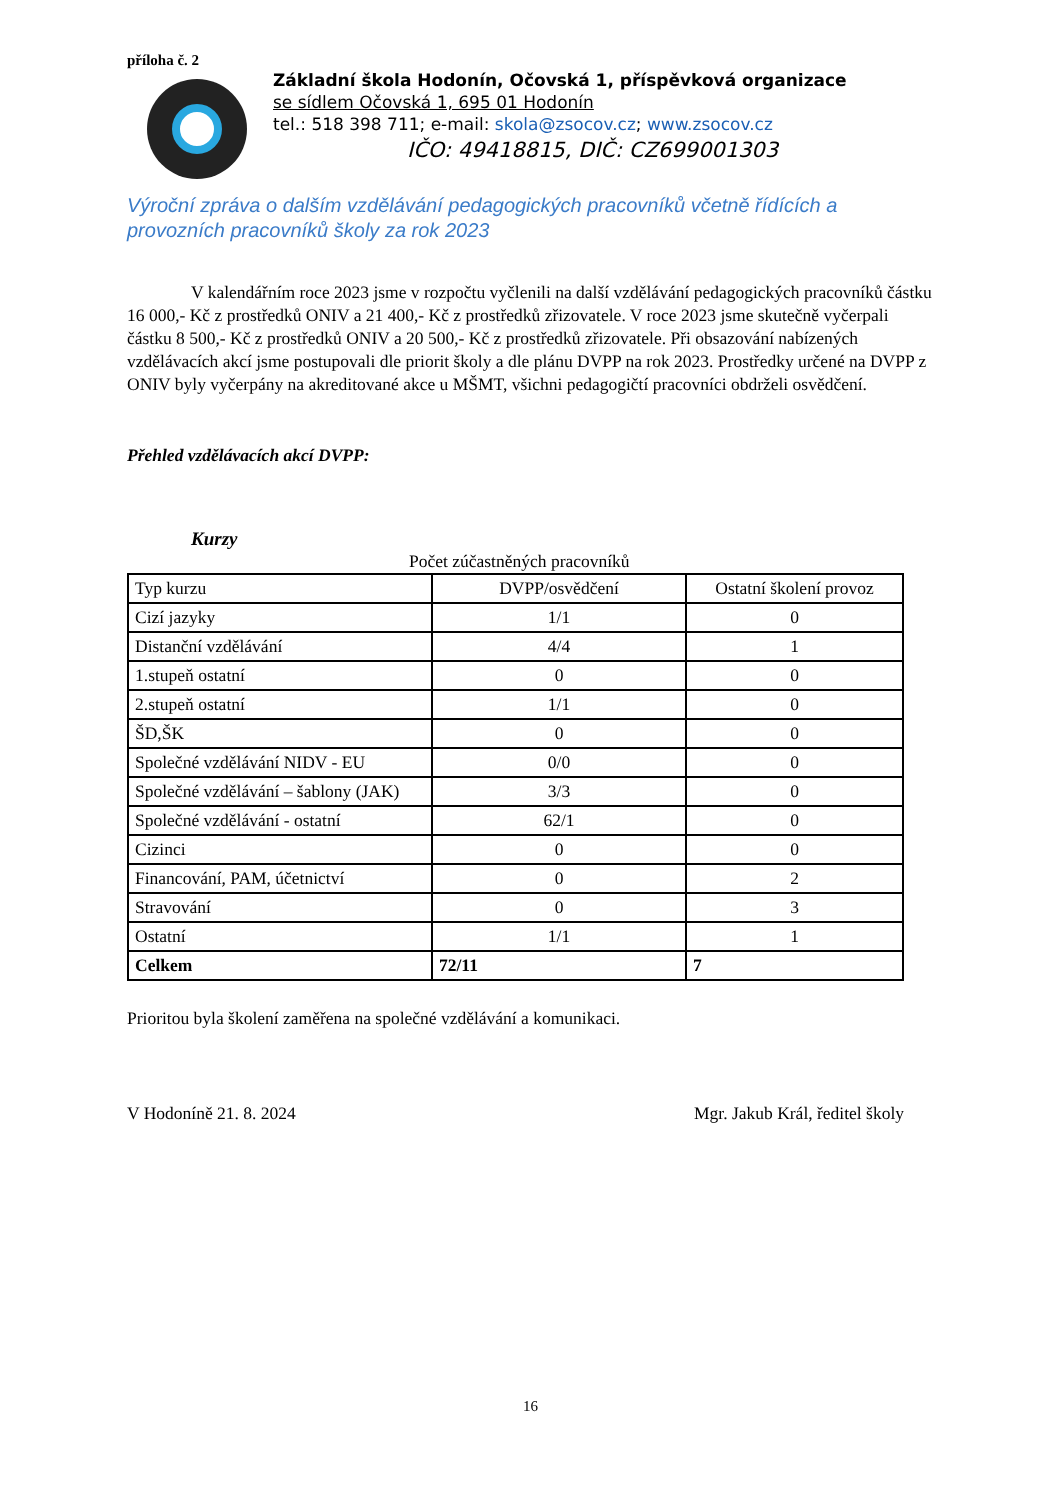příloha č. 2
Základní škola Hodonín, Očovská 1, příspěvková organizace
se sídlem Očovská 1, 695 01 Hodonín
tel.: 518 398 711; e-mail: skola@zsocov.cz; www.zsocov.cz
IČO: 49418815, DIČ: CZ699001303
Výroční zpráva o dalším vzdělávání pedagogických pracovníků včetně řídících a provozních pracovníků školy za rok 2023
V kalendářním roce 2023 jsme v rozpočtu vyčlenili na další vzdělávání pedagogických pracovníků částku 16 000,- Kč z prostředků ONIV a 21 400,- Kč z prostředků zřizovatele. V roce 2023 jsme skutečně vyčerpali částku 8 500,- Kč z prostředků ONIV a 20 500,- Kč z prostředků zřizovatele. Při obsazování nabízených vzdělávacích akcí jsme postupovali dle priorit školy a dle plánu DVPP na rok 2023. Prostředky určené na DVPP z ONIV byly vyčerpány na akreditované akce u MŠMT, všichni pedagogičtí pracovníci obdrželi osvědčení.
Přehled vzdělávacích akcí DVPP:
Kurzy
Počet zúčastněných pracovníků
| Typ kurzu | DVPP/osvědčení | Ostatní školení provoz |
| --- | --- | --- |
| Cizí jazyky | 1/1 | 0 |
| Distanční vzdělávání | 4/4 | 1 |
| 1.stupeň ostatní | 0 | 0 |
| 2.stupeň ostatní | 1/1 | 0 |
| ŠD,ŠK | 0 | 0 |
| Společné vzdělávání NIDV - EU | 0/0 | 0 |
| Společné vzdělávání – šablony (JAK) | 3/3 | 0 |
| Společné vzdělávání - ostatní | 62/1 | 0 |
| Cizinci | 0 | 0 |
| Financování, PAM, účetnictví | 0 | 2 |
| Stravování | 0 | 3 |
| Ostatní | 1/1 | 1 |
| Celkem | 72/11 | 7 |
Prioritou byla školení zaměřena na společné vzdělávání a komunikaci.
V Hodoníně 21. 8. 2024 Mgr. Jakub Král, ředitel školy
16